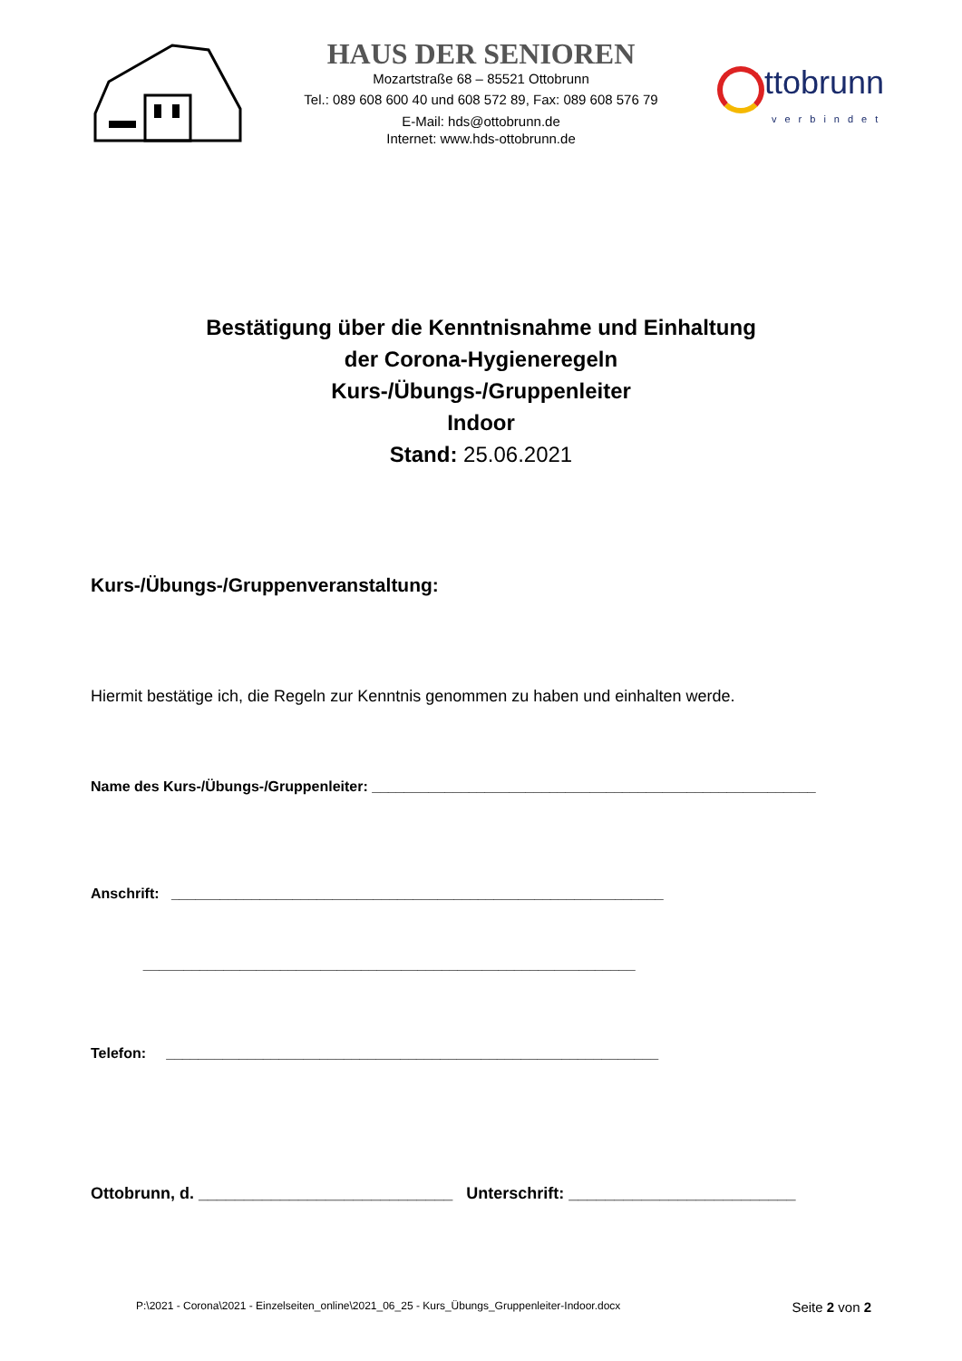HAUS DER SENIOREN
Mozartstraße 68 – 85521 Ottobrunn
Tel.: 089 608 600 40 und 608 572 89, Fax: 089 608 576 79
E-Mail: hds@ottobrunn.de
Internet: www.hds-ottobrunn.de
ttobrunn
verbindet
Bestätigung über die Kenntnisnahme und Einhaltung
der Corona-Hygieneregeln
Kurs-/Übungs-/Gruppenleiter
Indoor
Stand: 25.06.2021
Kurs-/Übungs-/Gruppenveranstaltung:
Hiermit bestätige ich, die Regeln zur Kenntnis genommen zu haben und einhalten werde.
Name des Kurs-/Übungs-/Gruppenleiter: _______________________________________________________
Anschrift: _____________________________________________________________
_____________________________________________________________
Telefon: _____________________________________________________________
Ottobrunn, d. ____________________________ Unterschrift: _________________________
P:\2021 - Corona\2021 - Einzelseiten_online\2021_06_25 - Kurs_Übungs_Gruppenleiter-Indoor.docx Seite 2 von 2